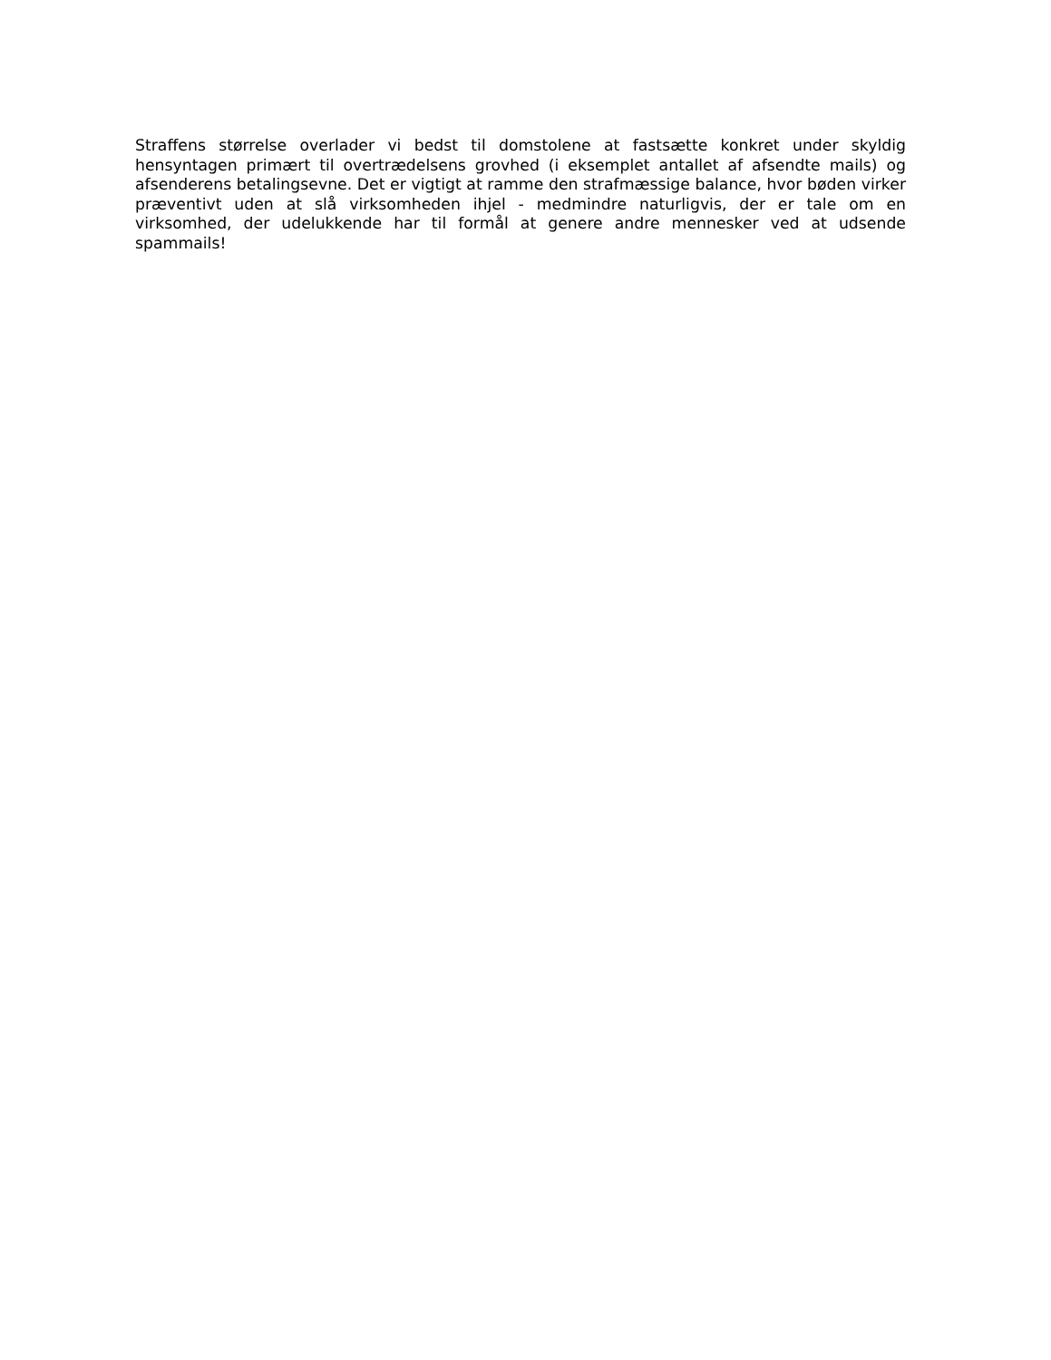Straffens størrelse overlader vi bedst til domstolene at fastsætte konkret under skyldig hensyntagen primært til overtrædelsens grovhed (i eksemplet antallet af afsendte mails) og afsenderens betalingsevne. Det er vigtigt at ramme den strafmæssige balance, hvor bøden virker præventivt uden at slå virksomheden ihjel - medmindre naturligvis, der er tale om en virksomhed, der udelukkende har til formål at genere andre mennesker ved at udsende spammails!